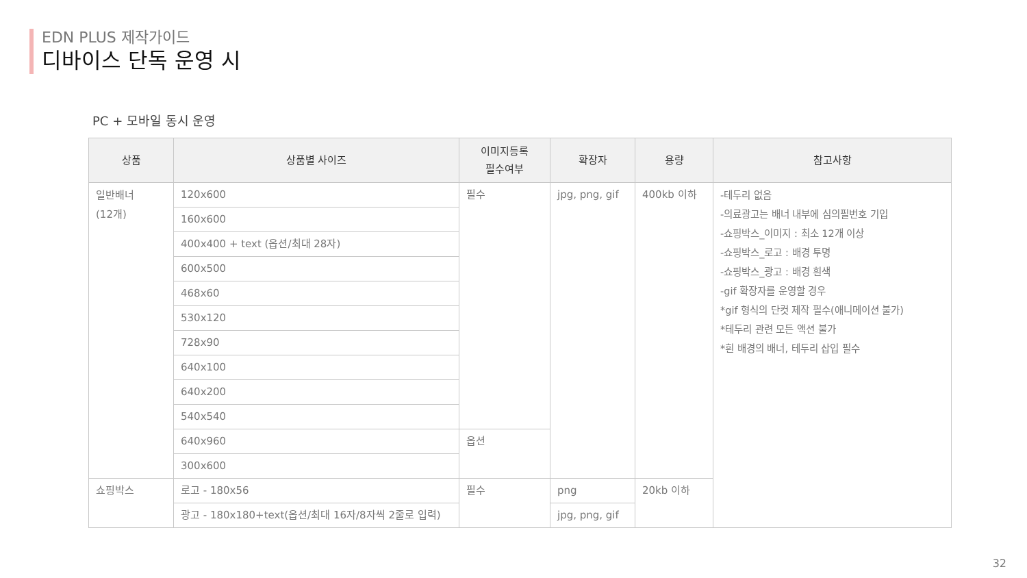EDN PLUS 제작가이드
디바이스 단독 운영 시
PC + 모바일 동시 운영
| 상품 | 상품별 사이즈 | 이미지등록 필수여부 | 확장자 | 용량 | 참고사항 |
| --- | --- | --- | --- | --- | --- |
| 일반배너 (12개) | 120x600 | 필수 | jpg, png, gif | 400kb 이하 | -테두리 없음 -의료광고는 배너 내부에 심의필번호 기입 -쇼핑박스_이미지 : 최소 12개 이상 -쇼핑박스_로고 : 배경 투명 -쇼핑박스_광고 : 배경 흰색 -gif 확장자를 운영할 경우 *gif 형식의 단컷 제작 필수(애니메이션 불가) *테두리 관련 모든 액션 불가 *흰 배경의 배너, 테두리 삽입 필수 |
| | 160x600 | | | | |
| | 400x400 + text (옵션/최대 28자) | | | | |
| | 600x500 | | | | |
| | 468x60 | | | | |
| | 530x120 | | | | |
| | 728x90 | | | | |
| | 640x100 | | | | |
| | 640x200 | | | | |
| | 540x540 | | | | |
| | 640x960 | 옵션 | | | |
| | 300x600 | | | | |
| 쇼핑박스 | 로고 - 180x56 | 필수 | png | 20kb 이하 | |
| | 광고 - 180x180+text(옵션/최대 16자/8자씩 2줄로 입력) | | jpg, png, gif | | |
32